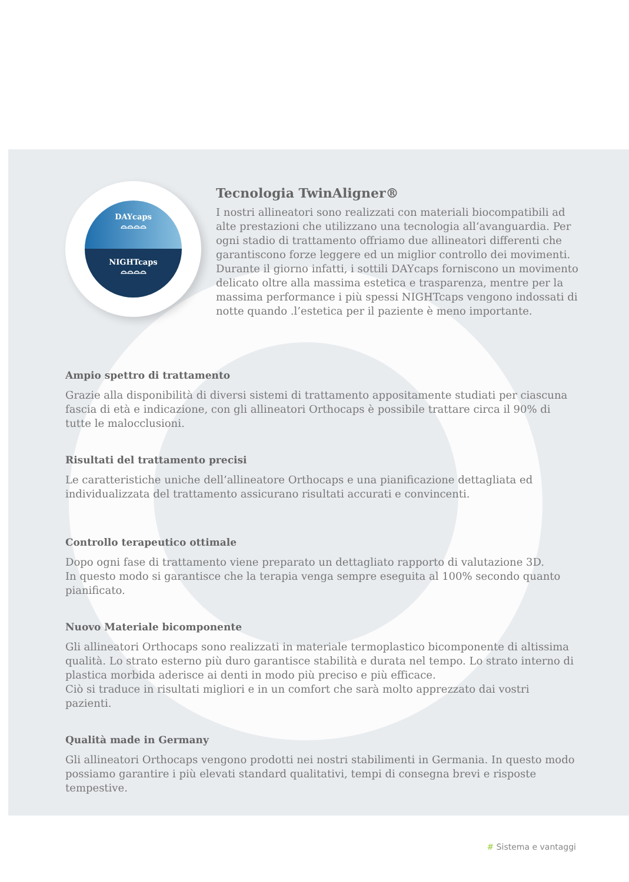DAYcaps
⌓⌓⌓⌓
NIGHTcaps
⌓⌓⌓⌓
Tecnologia TwinAligner®
I nostri allineatori sono realizzati con materiali biocompatibili ad alte prestazioni che utilizzano una tecnologia all‘avanguardia. Per ogni stadio di trattamento offriamo due allineatori differenti che garantiscono forze leggere ed un miglior controllo dei movimenti. Durante il giorno infatti, i sottili DAYcaps forniscono un movimento delicato oltre alla massima estetica e trasparenza, mentre per la massima performance i più spessi NIGHTcaps vengono indossati di notte quando .l’estetica per il paziente è meno importante.
Ampio spettro di trattamento
Grazie alla disponibilità di diversi sistemi di trattamento appositamente studiati per ciascuna fascia di età e indicazione, con gli allineatori Orthocaps è possibile trattare circa il 90% di tutte le malocclusioni.
Risultati del trattamento precisi
Le caratteristiche uniche dell’allineatore Orthocaps e una pianificazione dettagliata ed individualizzata del trattamento assicurano risultati accurati e convincenti.
Controllo terapeutico ottimale
Dopo ogni fase di trattamento viene preparato un dettagliato rapporto di valutazione 3D.
In questo modo si garantisce che la terapia venga sempre eseguita al 100% secondo quanto pianificato.
Nuovo Materiale bicomponente
Gli allineatori Orthocaps sono realizzati in materiale termoplastico bicomponente di altissima qualità. Lo strato esterno più duro garantisce stabilità e durata nel tempo. Lo strato interno di plastica morbida aderisce ai denti in modo più preciso e più efficace.
Ciò si traduce in risultati migliori e in un comfort che sarà molto apprezzato dai vostri pazienti.
Qualità made in Germany
Gli allineatori Orthocaps vengono prodotti nei nostri stabilimenti in Germania. In questo modo possiamo garantire i più elevati standard qualitativi, tempi di consegna brevi e risposte tempestive.
# Sistema e vantaggi